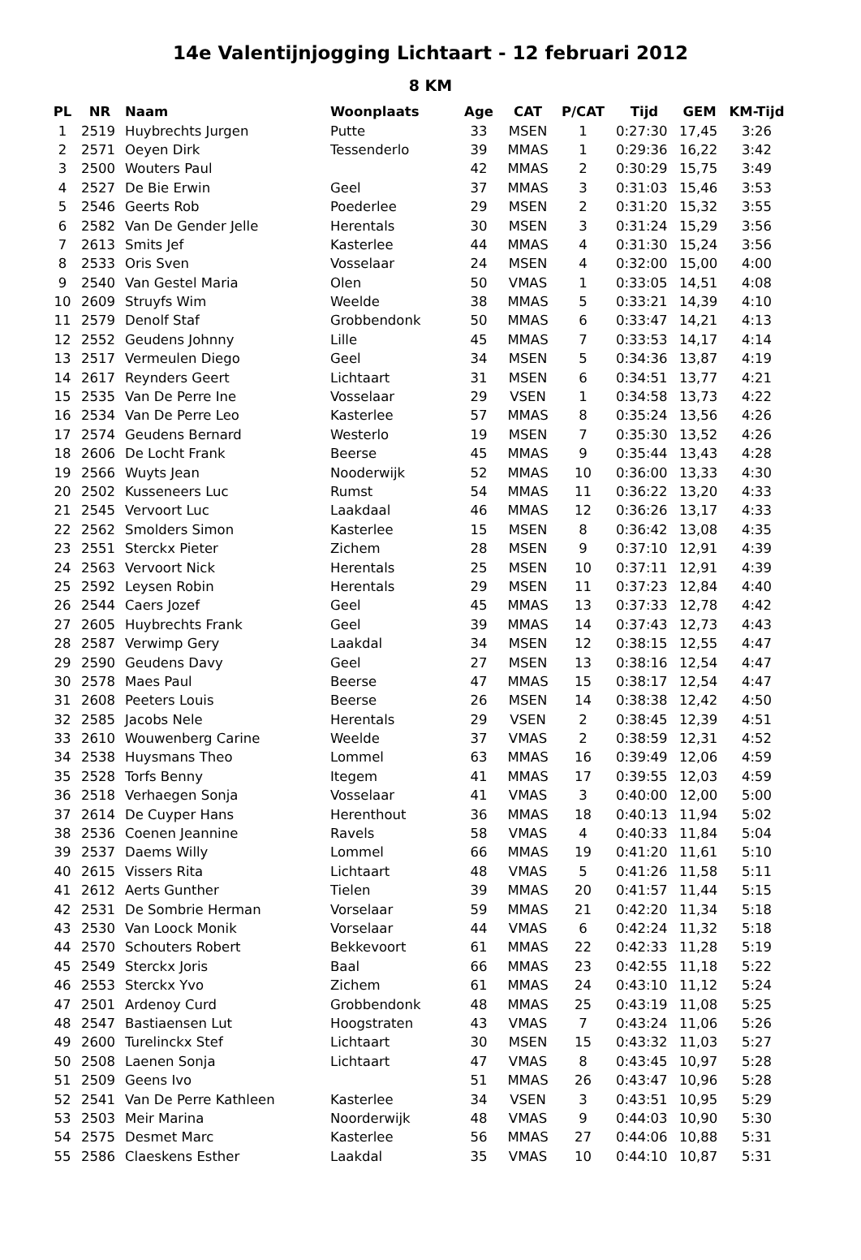14e Valentijnjogging Lichtaart - 12 februari 2012
8 KM
| PL | NR | Naam | Woonplaats | Age | CAT | P/CAT | Tijd | GEM | KM-Tijd |
| --- | --- | --- | --- | --- | --- | --- | --- | --- | --- |
| 1 | 2519 | Huybrechts Jurgen | Putte | 33 | MSEN | 1 | 0:27:30 | 17,45 | 3:26 |
| 2 | 2571 | Oeyen Dirk | Tessenderlo | 39 | MMAS | 1 | 0:29:36 | 16,22 | 3:42 |
| 3 | 2500 | Wouters Paul | | 42 | MMAS | 2 | 0:30:29 | 15,75 | 3:49 |
| 4 | 2527 | De Bie Erwin | Geel | 37 | MMAS | 3 | 0:31:03 | 15,46 | 3:53 |
| 5 | 2546 | Geerts Rob | Poederlee | 29 | MSEN | 2 | 0:31:20 | 15,32 | 3:55 |
| 6 | 2582 | Van De Gender Jelle | Herentals | 30 | MSEN | 3 | 0:31:24 | 15,29 | 3:56 |
| 7 | 2613 | Smits Jef | Kasterlee | 44 | MMAS | 4 | 0:31:30 | 15,24 | 3:56 |
| 8 | 2533 | Oris Sven | Vosselaar | 24 | MSEN | 4 | 0:32:00 | 15,00 | 4:00 |
| 9 | 2540 | Van Gestel Maria | Olen | 50 | VMAS | 1 | 0:33:05 | 14,51 | 4:08 |
| 10 | 2609 | Struyfs Wim | Weelde | 38 | MMAS | 5 | 0:33:21 | 14,39 | 4:10 |
| 11 | 2579 | Denolf Staf | Grobbendonk | 50 | MMAS | 6 | 0:33:47 | 14,21 | 4:13 |
| 12 | 2552 | Geudens Johnny | Lille | 45 | MMAS | 7 | 0:33:53 | 14,17 | 4:14 |
| 13 | 2517 | Vermeulen Diego | Geel | 34 | MSEN | 5 | 0:34:36 | 13,87 | 4:19 |
| 14 | 2617 | Reynders Geert | Lichtaart | 31 | MSEN | 6 | 0:34:51 | 13,77 | 4:21 |
| 15 | 2535 | Van De Perre Ine | Vosselaar | 29 | VSEN | 1 | 0:34:58 | 13,73 | 4:22 |
| 16 | 2534 | Van De Perre Leo | Kasterlee | 57 | MMAS | 8 | 0:35:24 | 13,56 | 4:26 |
| 17 | 2574 | Geudens Bernard | Westerlo | 19 | MSEN | 7 | 0:35:30 | 13,52 | 4:26 |
| 18 | 2606 | De Locht Frank | Beerse | 45 | MMAS | 9 | 0:35:44 | 13,43 | 4:28 |
| 19 | 2566 | Wuyts Jean | Nooderwijk | 52 | MMAS | 10 | 0:36:00 | 13,33 | 4:30 |
| 20 | 2502 | Kusseneers Luc | Rumst | 54 | MMAS | 11 | 0:36:22 | 13,20 | 4:33 |
| 21 | 2545 | Vervoort Luc | Laakdaal | 46 | MMAS | 12 | 0:36:26 | 13,17 | 4:33 |
| 22 | 2562 | Smolders Simon | Kasterlee | 15 | MSEN | 8 | 0:36:42 | 13,08 | 4:35 |
| 23 | 2551 | Sterckx Pieter | Zichem | 28 | MSEN | 9 | 0:37:10 | 12,91 | 4:39 |
| 24 | 2563 | Vervoort Nick | Herentals | 25 | MSEN | 10 | 0:37:11 | 12,91 | 4:39 |
| 25 | 2592 | Leysen Robin | Herentals | 29 | MSEN | 11 | 0:37:23 | 12,84 | 4:40 |
| 26 | 2544 | Caers Jozef | Geel | 45 | MMAS | 13 | 0:37:33 | 12,78 | 4:42 |
| 27 | 2605 | Huybrechts Frank | Geel | 39 | MMAS | 14 | 0:37:43 | 12,73 | 4:43 |
| 28 | 2587 | Verwimp Gery | Laakdal | 34 | MSEN | 12 | 0:38:15 | 12,55 | 4:47 |
| 29 | 2590 | Geudens Davy | Geel | 27 | MSEN | 13 | 0:38:16 | 12,54 | 4:47 |
| 30 | 2578 | Maes Paul | Beerse | 47 | MMAS | 15 | 0:38:17 | 12,54 | 4:47 |
| 31 | 2608 | Peeters Louis | Beerse | 26 | MSEN | 14 | 0:38:38 | 12,42 | 4:50 |
| 32 | 2585 | Jacobs Nele | Herentals | 29 | VSEN | 2 | 0:38:45 | 12,39 | 4:51 |
| 33 | 2610 | Wouwenberg Carine | Weelde | 37 | VMAS | 2 | 0:38:59 | 12,31 | 4:52 |
| 34 | 2538 | Huysmans Theo | Lommel | 63 | MMAS | 16 | 0:39:49 | 12,06 | 4:59 |
| 35 | 2528 | Torfs Benny | Itegem | 41 | MMAS | 17 | 0:39:55 | 12,03 | 4:59 |
| 36 | 2518 | Verhaegen Sonja | Vosselaar | 41 | VMAS | 3 | 0:40:00 | 12,00 | 5:00 |
| 37 | 2614 | De Cuyper Hans | Herenthout | 36 | MMAS | 18 | 0:40:13 | 11,94 | 5:02 |
| 38 | 2536 | Coenen Jeannine | Ravels | 58 | VMAS | 4 | 0:40:33 | 11,84 | 5:04 |
| 39 | 2537 | Daems Willy | Lommel | 66 | MMAS | 19 | 0:41:20 | 11,61 | 5:10 |
| 40 | 2615 | Vissers Rita | Lichtaart | 48 | VMAS | 5 | 0:41:26 | 11,58 | 5:11 |
| 41 | 2612 | Aerts Gunther | Tielen | 39 | MMAS | 20 | 0:41:57 | 11,44 | 5:15 |
| 42 | 2531 | De Sombrie Herman | Vorselaar | 59 | MMAS | 21 | 0:42:20 | 11,34 | 5:18 |
| 43 | 2530 | Van Loock Monik | Vorselaar | 44 | VMAS | 6 | 0:42:24 | 11,32 | 5:18 |
| 44 | 2570 | Schouters Robert | Bekkevoort | 61 | MMAS | 22 | 0:42:33 | 11,28 | 5:19 |
| 45 | 2549 | Sterckx Joris | Baal | 66 | MMAS | 23 | 0:42:55 | 11,18 | 5:22 |
| 46 | 2553 | Sterckx Yvo | Zichem | 61 | MMAS | 24 | 0:43:10 | 11,12 | 5:24 |
| 47 | 2501 | Ardenoy Curd | Grobbendonk | 48 | MMAS | 25 | 0:43:19 | 11,08 | 5:25 |
| 48 | 2547 | Bastiaensen Lut | Hoogstraten | 43 | VMAS | 7 | 0:43:24 | 11,06 | 5:26 |
| 49 | 2600 | Turelinckx Stef | Lichtaart | 30 | MSEN | 15 | 0:43:32 | 11,03 | 5:27 |
| 50 | 2508 | Laenen Sonja | Lichtaart | 47 | VMAS | 8 | 0:43:45 | 10,97 | 5:28 |
| 51 | 2509 | Geens Ivo | | 51 | MMAS | 26 | 0:43:47 | 10,96 | 5:28 |
| 52 | 2541 | Van De Perre Kathleen | Kasterlee | 34 | VSEN | 3 | 0:43:51 | 10,95 | 5:29 |
| 53 | 2503 | Meir Marina | Noorderwijk | 48 | VMAS | 9 | 0:44:03 | 10,90 | 5:30 |
| 54 | 2575 | Desmet Marc | Kasterlee | 56 | MMAS | 27 | 0:44:06 | 10,88 | 5:31 |
| 55 | 2586 | Claeskens Esther | Laakdal | 35 | VMAS | 10 | 0:44:10 | 10,87 | 5:31 |